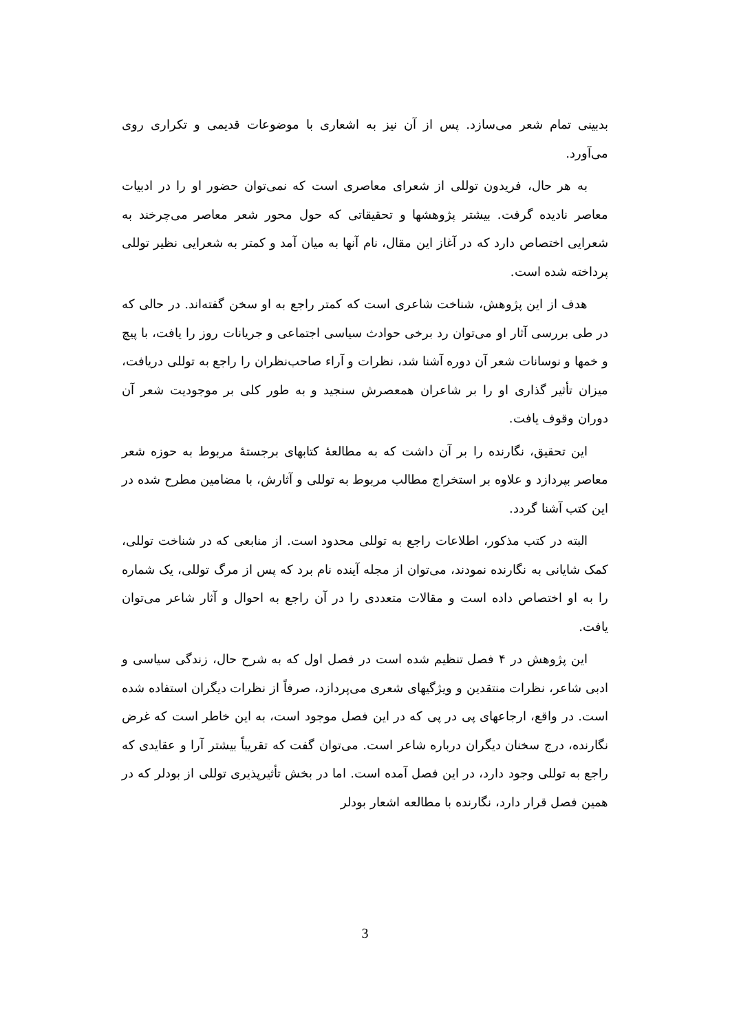بدبینی تمام شعر می‌سازد. پس از آن نیز به اشعاری با موضوعات قدیمی و تکراری روی می‌آورد.
به هر حال، فریدون توللی از شعرای معاصری است که نمی‌توان حضور او را در ادبیات معاصر نادیده گرفت. بیشتر پژوهشها و تحقیقاتی که حول محور شعر معاصر می‌چرخند به شعرایی اختصاص دارد که در آغاز این مقال، نام آنها به میان آمد و کمتر به شعرایی نظیر توللی پرداخته شده است.
هدف از این پژوهش، شناخت شاعری است که کمتر راجع به او سخن گفته‌اند. در حالی که در طی بررسی آثار او می‌توان رد برخی حوادث سیاسی اجتماعی و جریانات روز را یافت، با پیچ و خمها و نوسانات شعر آن دوره آشنا شد، نظرات و آراء صاحب‌نظران را راجع به توللی دریافت، میزان تأثیر گذاری او را بر شاعران همعصرش سنجید و به طور کلی بر موجودیت شعر آن دوران وقوف یافت.
این تحقیق، نگارنده را بر آن داشت که به مطالعهٔ کتابهای برجستهٔ مربوط به حوزه شعر معاصر بپردازد و علاوه بر استخراج مطالب مربوط به توللی و آثارش، با مضامین مطرح شده در این کتب آشنا گردد.
البته در کتب مذکور، اطلاعات راجع به توللی محدود است. از منابعی که در شناخت توللی، کمک شایانی به نگارنده نمودند، می‌توان از مجله آینده نام برد که پس از مرگ توللی، یک شماره را به او اختصاص داده است و مقالات متعددی را در آن راجع به احوال و آثار شاعر می‌توان یافت.
این پژوهش در ۴ فصل تنظیم شده است در فصل اول که به شرح حال، زندگی سیاسی و ادبی شاعر، نظرات منتقدین و ویژگیهای شعری می‌پردازد، صرفاً از نظرات دیگران استفاده شده است. در واقع، ارجاعهای پی در پی که در این فصل موجود است، به این خاطر است که غرض نگارنده، درج سخنان دیگران درباره شاعر است. می‌توان گفت که تقریباً بیشتر آرا و عقایدی که راجع به توللی وجود دارد، در این فصل آمده است. اما در بخش تأثیرپذیری توللی از بودلر که در همین فصل قرار دارد، نگارنده با مطالعه اشعار بودلر
3